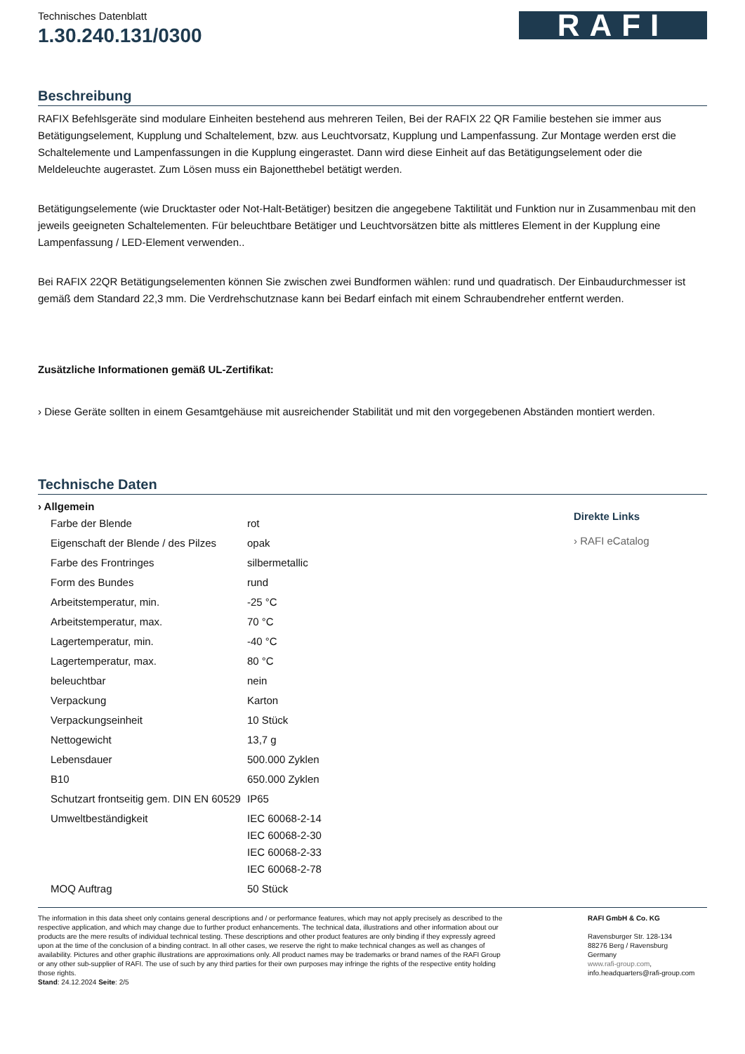Technisches Datenblatt
1.30.240.131/0300
RAFI
Beschreibung
RAFIX Befehlsgeräte sind modulare Einheiten bestehend aus mehreren Teilen, Bei der RAFIX 22 QR Familie bestehen sie immer aus Betätigungselement, Kupplung und Schaltelement, bzw. aus Leuchtvorsatz, Kupplung und Lampenfassung. Zur Montage werden erst die Schaltelemente und Lampenfassungen in die Kupplung eingerastet. Dann wird diese Einheit auf das Betätigungselement oder die Meldeleuchte augerastet. Zum Lösen muss ein Bajonetthebel betätigt werden.
Betätigungselemente (wie Drucktaster oder Not-Halt-Betätiger) besitzen die angegebene Taktilität und Funktion nur in Zusammenbau mit den jeweils geeigneten Schaltelementen. Für beleuchtbare Betätiger und Leuchtvorsätzen bitte als mittleres Element in der Kupplung eine Lampenfassung / LED-Element verwenden..
Bei RAFIX 22QR Betätigungselementen können Sie zwischen zwei Bundformen wählen: rund und quadratisch. Der Einbaudurchmesser ist gemäß dem Standard 22,3 mm. Die Verdrehschutznase kann bei Bedarf einfach mit einem Schraubendreher entfernt werden.
Zusätzliche Informationen gemäß UL-Zertifikat:
› Diese Geräte sollten in einem Gesamtgehäuse mit ausreichender Stabilität und mit den vorgegebenen Abständen montiert werden.
Technische Daten
› Allgemein
| Farbe der Blende | rot |
| Eigenschaft der Blende / des Pilzes | opak |
| Farbe des Frontringes | silbermetallic |
| Form des Bundes | rund |
| Arbeitstemperatur, min. | -25 °C |
| Arbeitstemperatur, max. | 70 °C |
| Lagertemperatur, min. | -40 °C |
| Lagertemperatur, max. | 80 °C |
| beleuchtbar | nein |
| Verpackung | Karton |
| Verpackungseinheit | 10 Stück |
| Nettogewicht | 13,7 g |
| Lebensdauer | 500.000 Zyklen |
| B10 | 650.000 Zyklen |
| Schutzart frontseitig gem. DIN EN 60529 | IP65 |
| Umweltbeständigkeit | IEC 60068-2-14 IEC 60068-2-30 IEC 60068-2-33 IEC 60068-2-78 |
| MOQ Auftrag | 50 Stück |
Direkte Links
› RAFI eCatalog
The information in this data sheet only contains general descriptions and / or performance features, which may not apply precisely as described to the respective application, and which may change due to further product enhancements. The technical data, illustrations and other information about our products are the mere results of individual technical testing. These descriptions and other product features are only binding if they expressly agreed upon at the time of the conclusion of a binding contract. In all other cases, we reserve the right to make technical changes as well as changes of availability. Pictures and other graphic illustrations are approximations only. All product names may be trademarks or brand names of the RAFI Group or any other sub-supplier of RAFI. The use of such by any third parties for their own purposes may infringe the rights of the respective entity holding those rights.
Stand: 24.12.2024 Seite: 2/5
RAFI GmbH & Co. KG
Ravensburger Str. 128-134
88276 Berg / Ravensburg
Germany
www.rafi-group.com,
info.headquarters@rafi-group.com